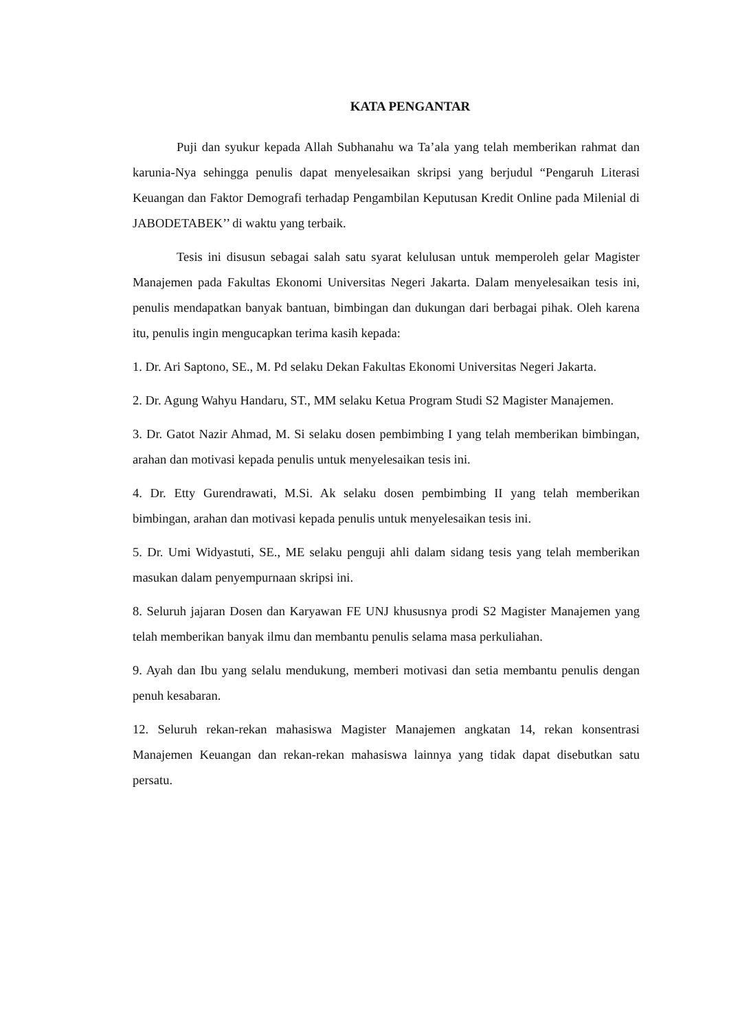KATA PENGANTAR
Puji dan syukur kepada Allah Subhanahu wa Ta’ala yang telah memberikan rahmat dan karunia-Nya sehingga penulis dapat menyelesaikan skripsi yang berjudul “Pengaruh Literasi Keuangan dan Faktor Demografi terhadap Pengambilan Keputusan Kredit Online pada Milenial di JABODETABEK’’ di waktu yang terbaik.
Tesis ini disusun sebagai salah satu syarat kelulusan untuk memperoleh gelar Magister Manajemen pada Fakultas Ekonomi Universitas Negeri Jakarta. Dalam menyelesaikan tesis ini, penulis mendapatkan banyak bantuan, bimbingan dan dukungan dari berbagai pihak. Oleh karena itu, penulis ingin mengucapkan terima kasih kepada:
1. Dr. Ari Saptono, SE., M. Pd selaku Dekan Fakultas Ekonomi Universitas Negeri Jakarta.
2. Dr. Agung Wahyu Handaru, ST., MM selaku Ketua Program Studi S2 Magister Manajemen.
3. Dr. Gatot Nazir Ahmad, M. Si selaku dosen pembimbing I yang telah memberikan bimbingan, arahan dan motivasi kepada penulis untuk menyelesaikan tesis ini.
4. Dr. Etty Gurendrawati, M.Si. Ak selaku dosen pembimbing II yang telah memberikan bimbingan, arahan dan motivasi kepada penulis untuk menyelesaikan tesis ini.
5. Dr. Umi Widyastuti, SE., ME selaku penguji ahli dalam sidang tesis yang telah memberikan masukan dalam penyempurnaan skripsi ini.
8. Seluruh jajaran Dosen dan Karyawan FE UNJ khususnya prodi S2 Magister Manajemen yang telah memberikan banyak ilmu dan membantu penulis selama masa perkuliahan.
9. Ayah dan Ibu yang selalu mendukung, memberi motivasi dan setia membantu penulis dengan penuh kesabaran.
12. Seluruh rekan-rekan mahasiswa Magister Manajemen angkatan 14, rekan konsentrasi Manajemen Keuangan dan rekan-rekan mahasiswa lainnya yang tidak dapat disebutkan satu persatu.